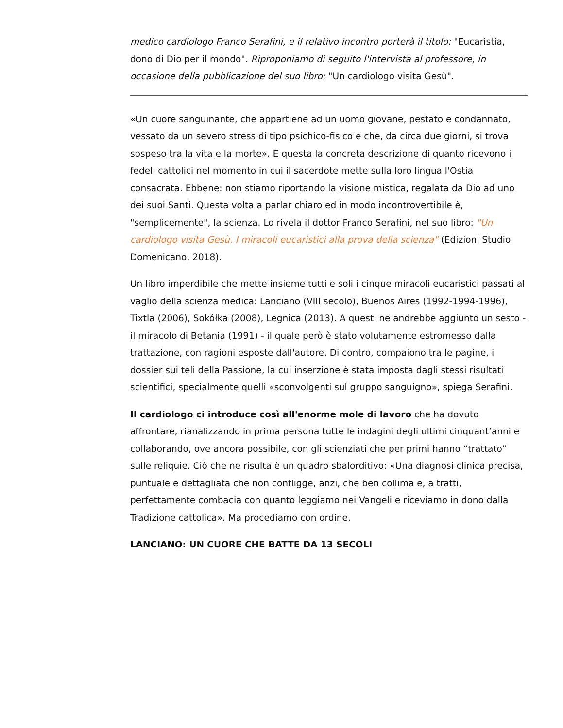medico cardiologo Franco Serafini, e il relativo incontro porterà il titolo: "Eucaristia, dono di Dio per il mondo". Riproponiamo di seguito l'intervista al professore, in occasione della pubblicazione del suo libro: "Un cardiologo visita Gesù".
«Un cuore sanguinante, che appartiene ad un uomo giovane, pestato e condannato, vessato da un severo stress di tipo psichico-fisico e che, da circa due giorni, si trova sospeso tra la vita e la morte». È questa la concreta descrizione di quanto ricevono i fedeli cattolici nel momento in cui il sacerdote mette sulla loro lingua l'Ostia consacrata. Ebbene: non stiamo riportando la visione mistica, regalata da Dio ad uno dei suoi Santi. Questa volta a parlar chiaro ed in modo incontrovertibile è, "semplicemente", la scienza. Lo rivela il dottor Franco Serafini, nel suo libro: "Un cardiologo visita Gesù. I miracoli eucaristici alla prova della scienza" (Edizioni Studio Domenicano, 2018).
Un libro imperdibile che mette insieme tutti e soli i cinque miracoli eucaristici passati al vaglio della scienza medica: Lanciano (VIII secolo), Buenos Aires (1992-1994-1996), Tixtla (2006), Sokółka (2008), Legnica (2013). A questi ne andrebbe aggiunto un sesto - il miracolo di Betania (1991) - il quale però è stato volutamente estromesso dalla trattazione, con ragioni esposte dall'autore. Di contro, compaiono tra le pagine, i dossier sui teli della Passione, la cui inserzione è stata imposta dagli stessi risultati scientifici, specialmente quelli «sconvolgenti sul gruppo sanguigno», spiega Serafini.
Il cardiologo ci introduce così all'enorme mole di lavoro che ha dovuto affrontare, rianalizzando in prima persona tutte le indagini degli ultimi cinquant’anni e collaborando, ove ancora possibile, con gli scienziati che per primi hanno “trattato” sulle reliquie. Ciò che ne risulta è un quadro sbalorditivo: «Una diagnosi clinica precisa, puntuale e dettagliata che non confligge, anzi, che ben collima e, a tratti, perfettamente combacia con quanto leggiamo nei Vangeli e riceviamo in dono dalla Tradizione cattolica». Ma procediamo con ordine.
LANCIANO: UN CUORE CHE BATTE DA 13 SECOLI